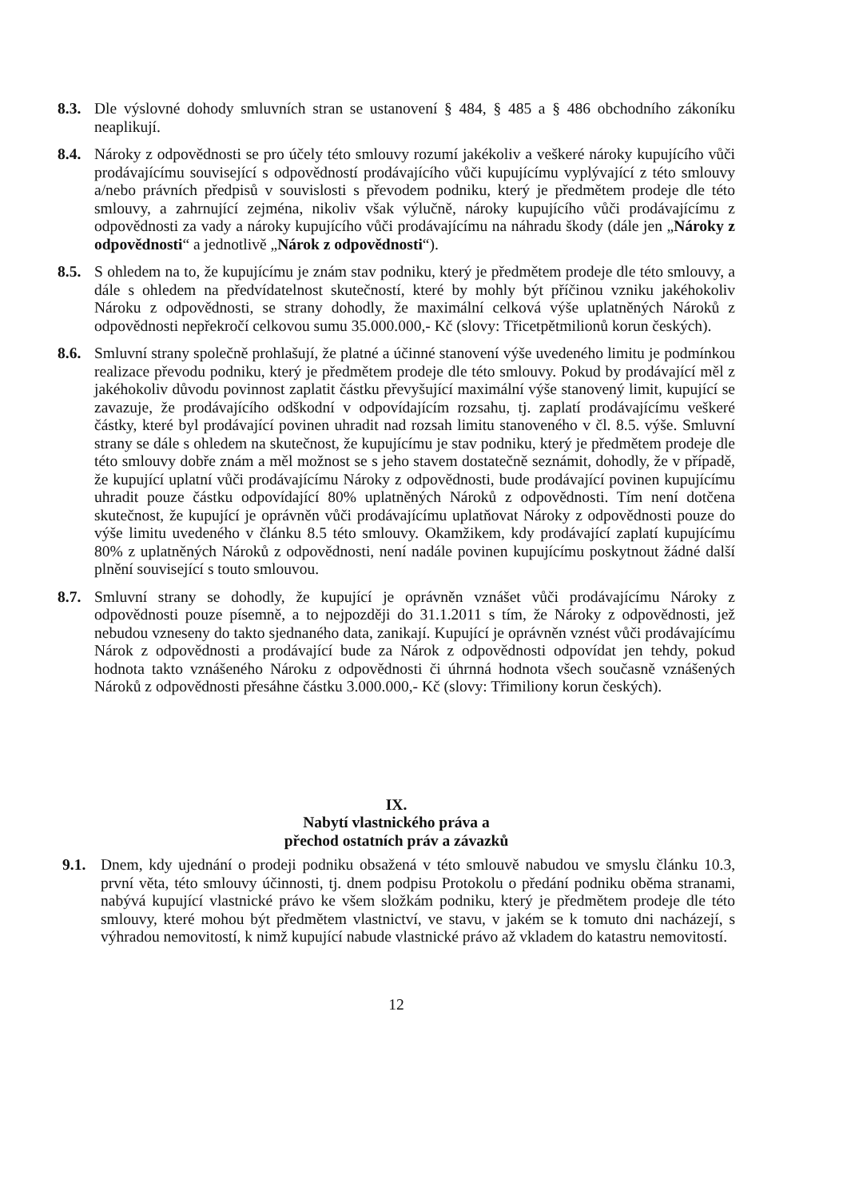8.3.
Dle výslovné dohody smluvních stran se ustanovení § 484, § 485 a § 486 obchodního zákoníku neaplikují.
8.4.
Nároky z odpovědnosti se pro účely této smlouvy rozumí jakékoliv a veškeré nároky kupujícího vůči prodávajícímu související s odpovědností prodávajícího vůči kupujícímu vyplývající z této smlouvy a/nebo právních předpisů v souvislosti s převodem podniku, který je předmětem prodeje dle této smlouvy, a zahrnující zejména, nikoliv však výlučně, nároky kupujícího vůči prodávajícímu z odpovědnosti za vady a nároky kupujícího vůči prodávajícímu na náhradu škody (dále jen „Nároky z odpovědnosti“ a jednotlivě „Nárok z odpovědnosti“).
8.5.
S ohledem na to, že kupujícímu je znám stav podniku, který je předmětem prodeje dle této smlouvy, a dále s ohledem na předvídatelnost skutečností, které by mohly být příčinou vzniku jakéhokoliv Nároku z odpovědnosti, se strany dohodly, že maximální celková výše uplatněných Nároků z odpovědnosti nepřekročí celkovou sumu 35.000.000,- Kč (slovy: Třicetpětmilionů korun českých).
8.6.
Smluvní strany společně prohlašují, že platné a účinné stanovení výše uvedeného limitu je podmínkou realizace převodu podniku, který je předmětem prodeje dle této smlouvy. Pokud by prodávající měl z jakéhokoliv důvodu povinnost zaplatit částku převyšující maximální výše stanovený limit, kupující se zavazuje, že prodávajícího odškodní v odpovídajícím rozsahu, tj. zaplatí prodávajícímu veškeré částky, které byl prodávající povinen uhradit nad rozsah limitu stanoveného v čl. 8.5. výše. Smluvní strany se dále s ohledem na skutečnost, že kupujícímu je stav podniku, který je předmětem prodeje dle této smlouvy dobře znám a měl možnost se s jeho stavem dostatečně seznámit, dohodly, že v případě, že kupující uplatní vůči prodávajícímu Nároky z odpovědnosti, bude prodávající povinen kupujícímu uhradit pouze částku odpovídající 80% uplatněných Nároků z odpovědnosti. Tím není dotčena skutečnost, že kupující je oprávněn vůči prodávajícímu uplatňovat Nároky z odpovědnosti pouze do výše limitu uvedeného v článku 8.5 této smlouvy. Okamžikem, kdy prodávající zaplatí kupujícímu 80% z uplatněných Nároků z odpovědnosti, není nadále povinen kupujícímu poskytnout žádné další plnění související s touto smlouvou.
8.7.
Smluvní strany se dohodly, že kupující je oprávněn vznášet vůči prodávajícímu Nároky z odpovědnosti pouze písemně, a to nejpozději do 31.1.2011 s tím, že Nároky z odpovědnosti, jež nebudou vzneseny do takto sjednaného data, zanikají. Kupující je oprávněn vznést vůči prodávajícímu Nárok z odpovědnosti a prodávající bude za Nárok z odpovědnosti odpovídat jen tehdy, pokud hodnota takto vznášeného Nároku z odpovědnosti či úhrnná hodnota všech současně vznášených Nároků z odpovědnosti přesáhne částku 3.000.000,- Kč (slovy: Třimiliony korun českých).
IX.
Nabytí vlastnického práva a
přechod ostatních práv a závazků
9.1. Dnem, kdy ujednání o prodeji podniku obsažená v této smlouvě nabudou ve smyslu článku 10.3, první věta, této smlouvy účinnosti, tj. dnem podpisu Protokolu o předání podniku oběma stranami, nabývá kupující vlastnické právo ke všem složkám podniku, který je předmětem prodeje dle této smlouvy, které mohou být předmětem vlastnictví, ve stavu, v jakém se k tomuto dni nacházejí, s výhradou nemovitostí, k nimž kupující nabude vlastnické právo až vkladem do katastru nemovitostí.
12